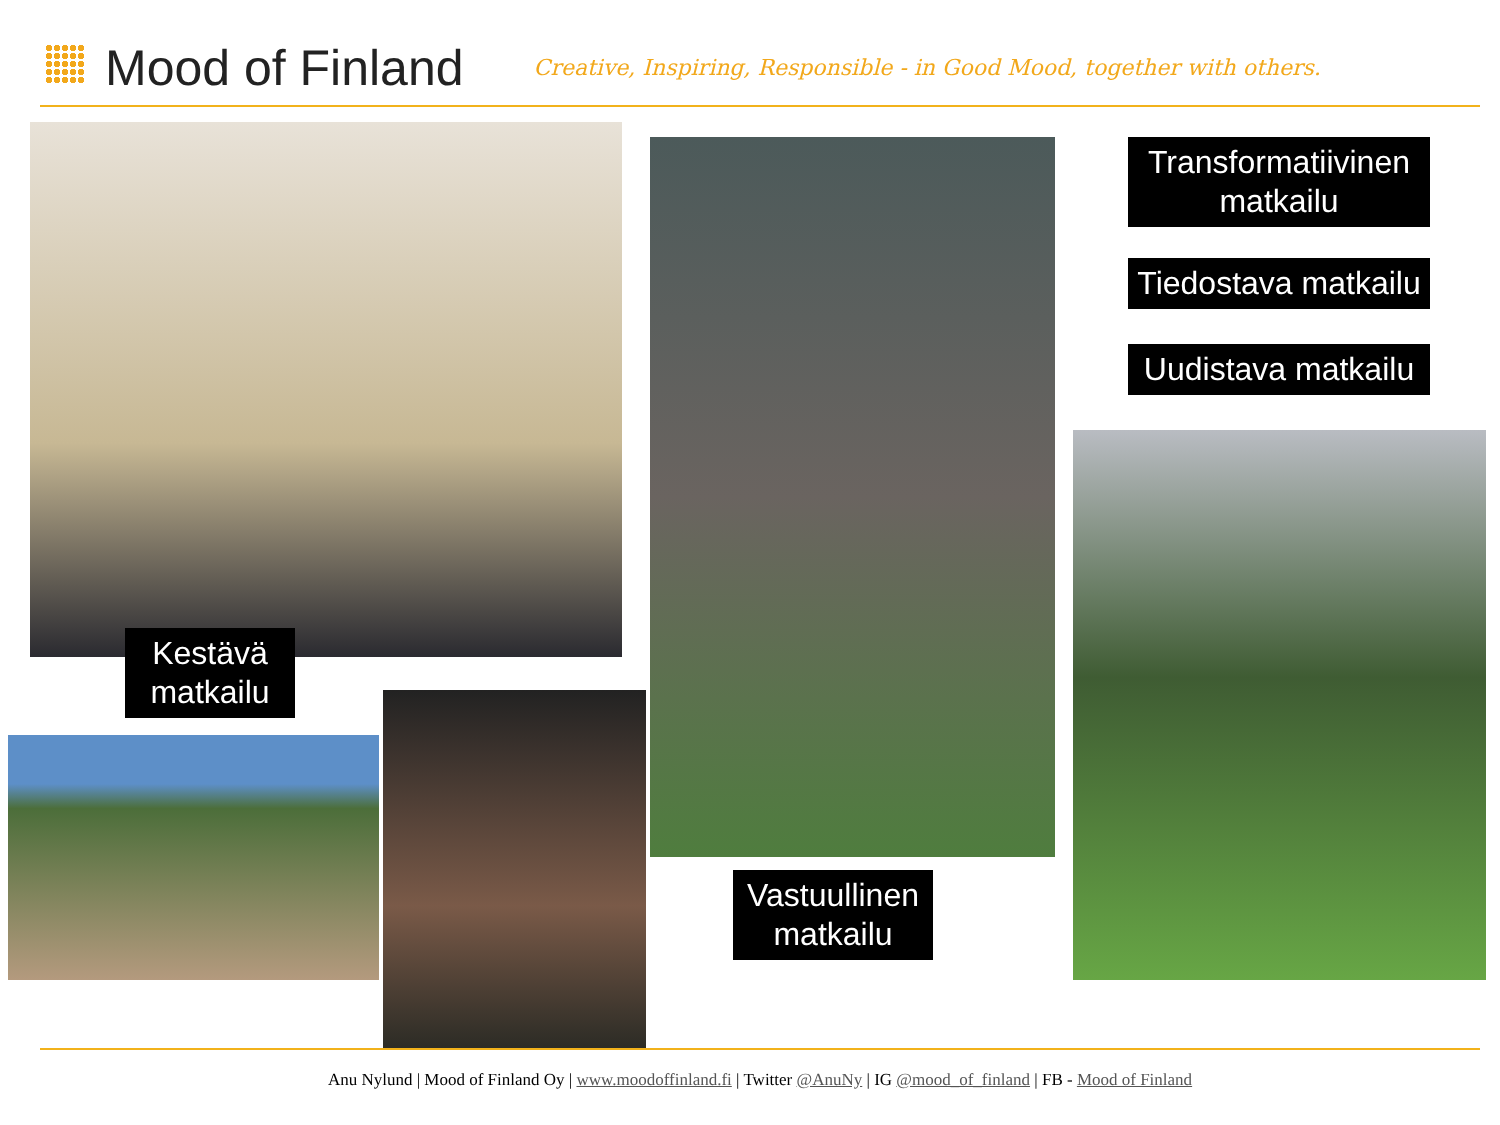Mood of Finland
Creative, Inspiring, Responsible - in Good Mood, together with others.
Kestävä
matkailu
Vastuullinen
matkailu
Transformatiivinen
matkailu
Tiedostava matkailu
Uudistava matkailu
Anu Nylund | Mood of Finland Oy | www.moodoffinland.fi | Twitter @AnuNy | IG @mood_of_finland | FB - Mood of Finland